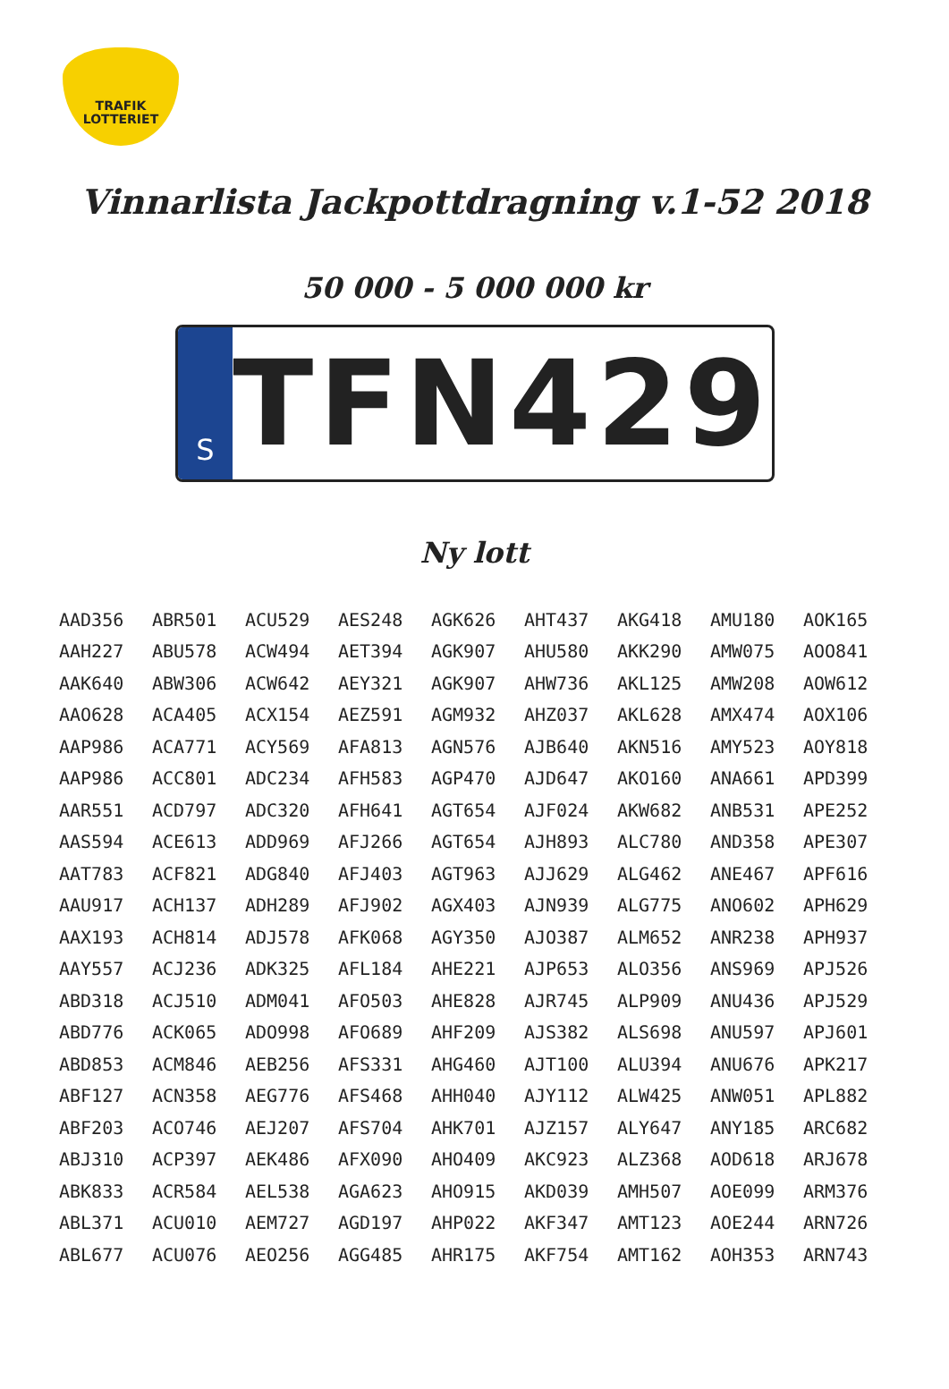TRAFIK
LOTTERIET
Vinnarlista Jackpottdragning v.1-52 2018
50 000 - 5 000 000 kr
S
TFN 429
Ny lott
| AAD356 | ABR501 | ACU529 | AES248 | AGK626 | AHT437 | AKG418 | AMU180 | AOK165 |
| AAH227 | ABU578 | ACW494 | AET394 | AGK907 | AHU580 | AKK290 | AMW075 | AOO841 |
| AAK640 | ABW306 | ACW642 | AEY321 | AGK907 | AHW736 | AKL125 | AMW208 | AOW612 |
| AAO628 | ACA405 | ACX154 | AEZ591 | AGM932 | AHZ037 | AKL628 | AMX474 | AOX106 |
| AAP986 | ACA771 | ACY569 | AFA813 | AGN576 | AJB640 | AKN516 | AMY523 | AOY818 |
| AAP986 | ACC801 | ADC234 | AFH583 | AGP470 | AJD647 | AKO160 | ANA661 | APD399 |
| AAR551 | ACD797 | ADC320 | AFH641 | AGT654 | AJF024 | AKW682 | ANB531 | APE252 |
| AAS594 | ACE613 | ADD969 | AFJ266 | AGT654 | AJH893 | ALC780 | AND358 | APE307 |
| AAT783 | ACF821 | ADG840 | AFJ403 | AGT963 | AJJ629 | ALG462 | ANE467 | APF616 |
| AAU917 | ACH137 | ADH289 | AFJ902 | AGX403 | AJN939 | ALG775 | ANO602 | APH629 |
| AAX193 | ACH814 | ADJ578 | AFK068 | AGY350 | AJO387 | ALM652 | ANR238 | APH937 |
| AAY557 | ACJ236 | ADK325 | AFL184 | AHE221 | AJP653 | ALO356 | ANS969 | APJ526 |
| ABD318 | ACJ510 | ADM041 | AFO503 | AHE828 | AJR745 | ALP909 | ANU436 | APJ529 |
| ABD776 | ACK065 | ADO998 | AFO689 | AHF209 | AJS382 | ALS698 | ANU597 | APJ601 |
| ABD853 | ACM846 | AEB256 | AFS331 | AHG460 | AJT100 | ALU394 | ANU676 | APK217 |
| ABF127 | ACN358 | AEG776 | AFS468 | AHH040 | AJY112 | ALW425 | ANW051 | APL882 |
| ABF203 | ACO746 | AEJ207 | AFS704 | AHK701 | AJZ157 | ALY647 | ANY185 | ARC682 |
| ABJ310 | ACP397 | AEK486 | AFX090 | AHO409 | AKC923 | ALZ368 | AOD618 | ARJ678 |
| ABK833 | ACR584 | AEL538 | AGA623 | AHO915 | AKD039 | AMH507 | AOE099 | ARM376 |
| ABL371 | ACU010 | AEM727 | AGD197 | AHP022 | AKF347 | AMT123 | AOE244 | ARN726 |
| ABL677 | ACU076 | AEO256 | AGG485 | AHR175 | AKF754 | AMT162 | AOH353 | ARN743 |